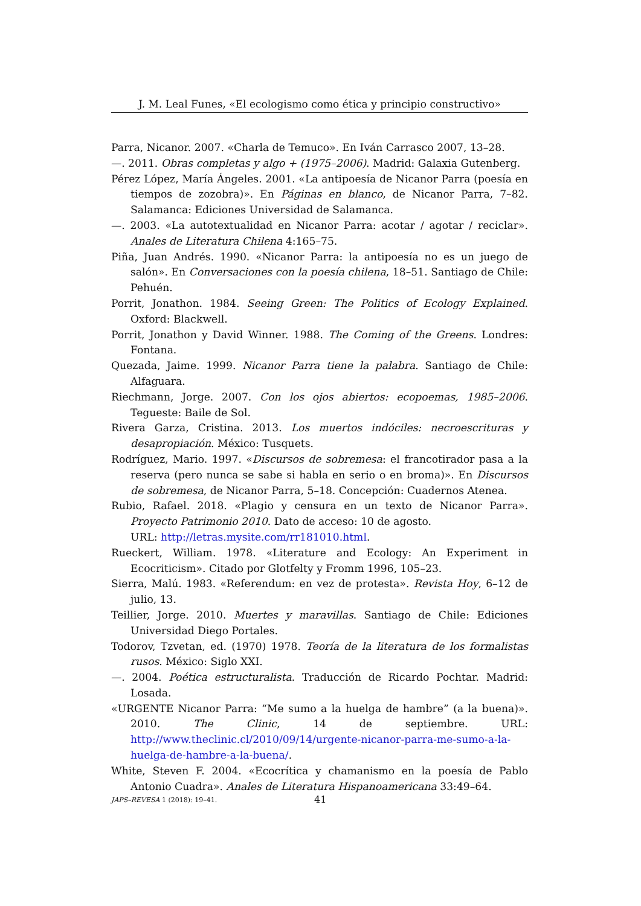J. M. Leal Funes, «El ecologismo como ética y principio constructivo»
Parra, Nicanor. 2007. «Charla de Temuco». En Iván Carrasco 2007, 13–28.
—. 2011. Obras completas y algo + (1975–2006). Madrid: Galaxia Gutenberg.
Pérez López, María Ángeles. 2001. «La antipoesía de Nicanor Parra (poesía en tiempos de zozobra)». En Páginas en blanco, de Nicanor Parra, 7–82. Salamanca: Ediciones Universidad de Salamanca.
—. 2003. «La autotextualidad en Nicanor Parra: acotar / agotar / reciclar». Anales de Literatura Chilena 4:165–75.
Piña, Juan Andrés. 1990. «Nicanor Parra: la antipoesía no es un juego de salón». En Conversaciones con la poesía chilena, 18–51. Santiago de Chile: Pehuén.
Porrit, Jonathon. 1984. Seeing Green: The Politics of Ecology Explained. Oxford: Blackwell.
Porrit, Jonathon y David Winner. 1988. The Coming of the Greens. Londres: Fontana.
Quezada, Jaime. 1999. Nicanor Parra tiene la palabra. Santiago de Chile: Alfaguara.
Riechmann, Jorge. 2007. Con los ojos abiertos: ecopoemas, 1985–2006. Tegueste: Baile de Sol.
Rivera Garza, Cristina. 2013. Los muertos indóciles: necroescrituras y desapropiación. México: Tusquets.
Rodríguez, Mario. 1997. «Discursos de sobremesa: el francotirador pasa a la reserva (pero nunca se sabe si habla en serio o en broma)». En Discursos de sobremesa, de Nicanor Parra, 5–18. Concepción: Cuadernos Atenea.
Rubio, Rafael. 2018. «Plagio y censura en un texto de Nicanor Parra». Proyecto Patrimonio 2010. Dato de acceso: 10 de agosto.
URL: http://letras.mysite.com/rr181010.html.
Rueckert, William. 1978. «Literature and Ecology: An Experiment in Ecocriticism». Citado por Glotfelty y Fromm 1996, 105–23.
Sierra, Malú. 1983. «Referendum: en vez de protesta». Revista Hoy, 6–12 de julio, 13.
Teillier, Jorge. 2010. Muertes y maravillas. Santiago de Chile: Ediciones Universidad Diego Portales.
Todorov, Tzvetan, ed. (1970) 1978. Teoría de la literatura de los formalistas rusos. México: Siglo XXI.
—. 2004. Poética estructuralista. Traducción de Ricardo Pochtar. Madrid: Losada.
«URGENTE Nicanor Parra: “Me sumo a la huelga de hambre” (a la buena)». 2010. The Clinic, 14 de septiembre. URL: http://www.theclinic.cl/2010/09/14/urgente-nicanor-parra-me-sumo-a-la-huelga-de-hambre-a-la-buena/.
White, Steven F. 2004. «Ecocrítica y chamanismo en la poesía de Pablo Antonio Cuadra». Anales de Literatura Hispanoamericana 33:49–64.
JAPS–REVESA 1 (2018): 19–41. 41